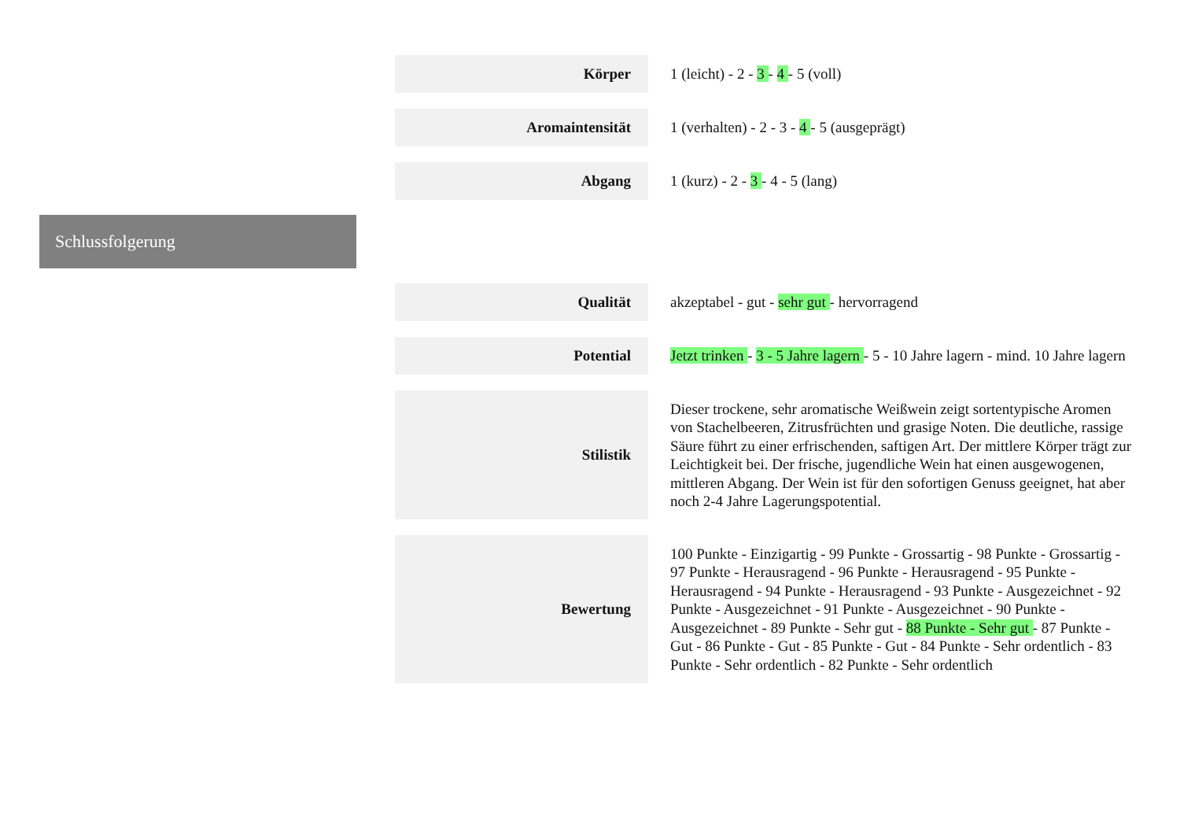| Körper | 1 (leicht) - 2 - 3 - 4 - 5 (voll) |
| Aromaintensität | 1 (verhalten) - 2 - 3 - 4 - 5 (ausgeprägt) |
| Abgang | 1 (kurz) - 2 - 3 - 4 - 5 (lang) |
Schlussfolgerung
| Qualität | akzeptabel - gut - sehr gut - hervorragend |
| Potential | Jetzt trinken - 3 - 5 Jahre lagern - 5 - 10 Jahre lagern - mind. 10 Jahre lagern |
| Stilistik | Dieser trockene, sehr aromatische Weißwein zeigt sortentypische Aromen von Stachelbeeren, Zitrusfrüchten und grasige Noten. Die deutliche, rassige Säure führt zu einer erfrischenden, saftigen Art. Der mittlere Körper trägt zur Leichtigkeit bei. Der frische, jugendliche Wein hat einen ausgewogenen, mittleren Abgang. Der Wein ist für den sofortigen Genuss geeignet, hat aber noch 2-4 Jahre Lagerungspotential. |
| Bewertung | 100 Punkte - Einzigartig - 99 Punkte - Grossartig - 98 Punkte - Grossartig - 97 Punkte - Herausragend - 96 Punkte - Herausragend - 95 Punkte - Herausragend - 94 Punkte - Herausragend - 93 Punkte - Ausgezeichnet - 92 Punkte - Ausgezeichnet - 91 Punkte - Ausgezeichnet - 90 Punkte - Ausgezeichnet - 89 Punkte - Sehr gut - 88 Punkte - Sehr gut - 87 Punkte - Gut - 86 Punkte - Gut - 85 Punkte - Gut - 84 Punkte - Sehr ordentlich - 83 Punkte - Sehr ordentlich - 82 Punkte - Sehr ordentlich |